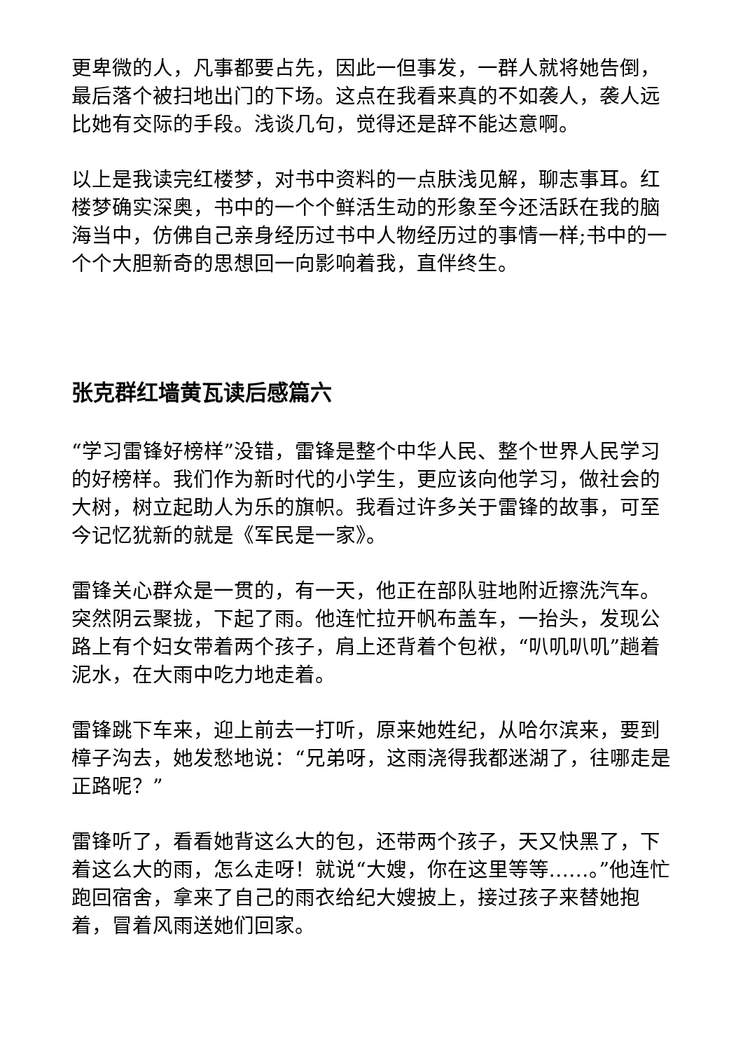更卑微的人，凡事都要占先，因此一但事发，一群人就将她告倒，最后落个被扫地出门的下场。这点在我看来真的不如袭人，袭人远比她有交际的手段。浅谈几句，觉得还是辞不能达意啊。
以上是我读完红楼梦，对书中资料的一点肤浅见解，聊志事耳。红楼梦确实深奥，书中的一个个鲜活生动的形象至今还活跃在我的脑海当中，仿佛自己亲身经历过书中人物经历过的事情一样;书中的一个个大胆新奇的思想回一向影响着我，直伴终生。
张克群红墙黄瓦读后感篇六
“学习雷锋好榜样”没错，雷锋是整个中华人民、整个世界人民学习的好榜样。我们作为新时代的小学生，更应该向他学习，做社会的大树，树立起助人为乐的旗帜。我看过许多关于雷锋的故事，可至今记忆犹新的就是《军民是一家》。
雷锋关心群众是一贯的，有一天，他正在部队驻地附近擦洗汽车。突然阴云聚拢，下起了雨。他连忙拉开帆布盖车，一抬头，发现公路上有个妇女带着两个孩子，肩上还背着个包袱，“叭叽叭叽”趟着泥水，在大雨中吃力地走着。
雷锋跳下车来，迎上前去一打听，原来她姓纪，从哈尔滨来，要到樟子沟去，她发愁地说：“兄弟呀，这雨浇得我都迷湖了，往哪走是正路呢？”
雷锋听了，看看她背这么大的包，还带两个孩子，天又快黑了，下着这么大的雨，怎么走呀！就说“大嫂，你在这里等等……。”他连忙跑回宿舍，拿来了自己的雨衣给纪大嫂披上，接过孩子来替她抱着，冒着风雨送她们回家。